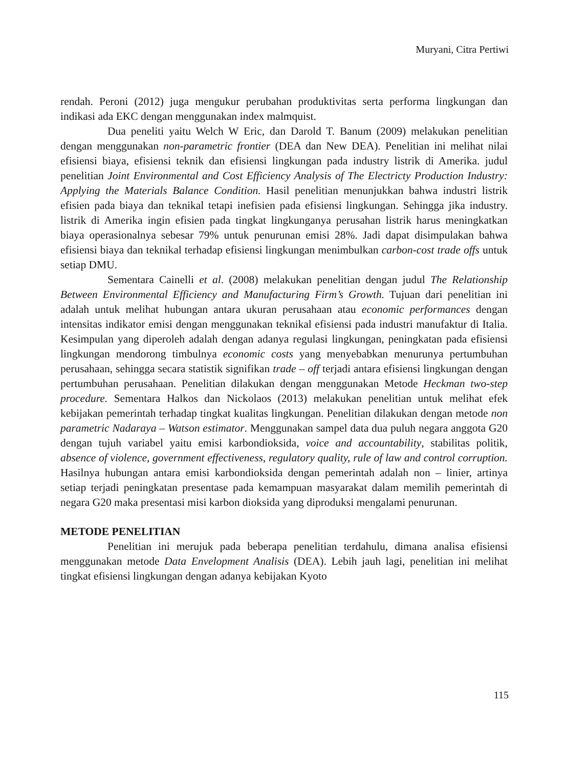Muryani, Citra Pertiwi
rendah. Peroni (2012) juga mengukur perubahan produktivitas serta performa lingkungan dan indikasi ada EKC dengan menggunakan index malmquist.
Dua peneliti yaitu Welch W Eric, dan Darold T. Banum (2009) melakukan penelitian dengan menggunakan non-parametric frontier (DEA dan New DEA). Penelitian ini melihat nilai efisiensi biaya, efisiensi teknik dan efisiensi lingkungan pada industry listrik di Amerika. judul penelitian Joint Environmental and Cost Efficiency Analysis of The Electricty Production Industry: Applying the Materials Balance Condition. Hasil penelitian menunjukkan bahwa industri listrik efisien pada biaya dan teknikal tetapi inefisien pada efisiensi lingkungan. Sehingga jika industry. listrik di Amerika ingin efisien pada tingkat lingkunganya perusahan listrik harus meningkatkan biaya operasionalnya sebesar 79% untuk penurunan emisi 28%. Jadi dapat disimpulakan bahwa efisiensi biaya dan teknikal terhadap efisiensi lingkungan menimbulkan carbon-cost trade offs untuk setiap DMU.
Sementara Cainelli et al. (2008) melakukan penelitian dengan judul The Relationship Between Environmental Efficiency and Manufacturing Firm’s Growth. Tujuan dari penelitian ini adalah untuk melihat hubungan antara ukuran perusahaan atau economic performances dengan intensitas indikator emisi dengan menggunakan teknikal efisiensi pada industri manufaktur di Italia. Kesimpulan yang diperoleh adalah dengan adanya regulasi lingkungan, peningkatan pada efisiensi lingkungan mendorong timbulnya economic costs yang menyebabkan menurunya pertumbuhan perusahaan, sehingga secara statistik signifikan trade – off terjadi antara efisiensi lingkungan dengan pertumbuhan perusahaan. Penelitian dilakukan dengan menggunakan Metode Heckman two-step procedure. Sementara Halkos dan Nickolaos (2013) melakukan penelitian untuk melihat efek kebijakan pemerintah terhadap tingkat kualitas lingkungan. Penelitian dilakukan dengan metode non parametric Nadaraya – Watson estimator. Menggunakan sampel data dua puluh negara anggota G20 dengan tujuh variabel yaitu emisi karbondioksida, voice and accountability, stabilitas politik, absence of violence, government effectiveness, regulatory quality, rule of law and control corruption. Hasilnya hubungan antara emisi karbondioksida dengan pemerintah adalah non – linier, artinya setiap terjadi peningkatan presentase pada kemampuan masyarakat dalam memilih pemerintah di negara G20 maka presentasi misi karbon dioksida yang diproduksi mengalami penurunan.
METODE PENELITIAN
Penelitian ini merujuk pada beberapa penelitian terdahulu, dimana analisa efisiensi menggunakan metode Data Envelopment Analisis (DEA). Lebih jauh lagi, penelitian ini melihat tingkat efisiensi lingkungan dengan adanya kebijakan Kyoto
115